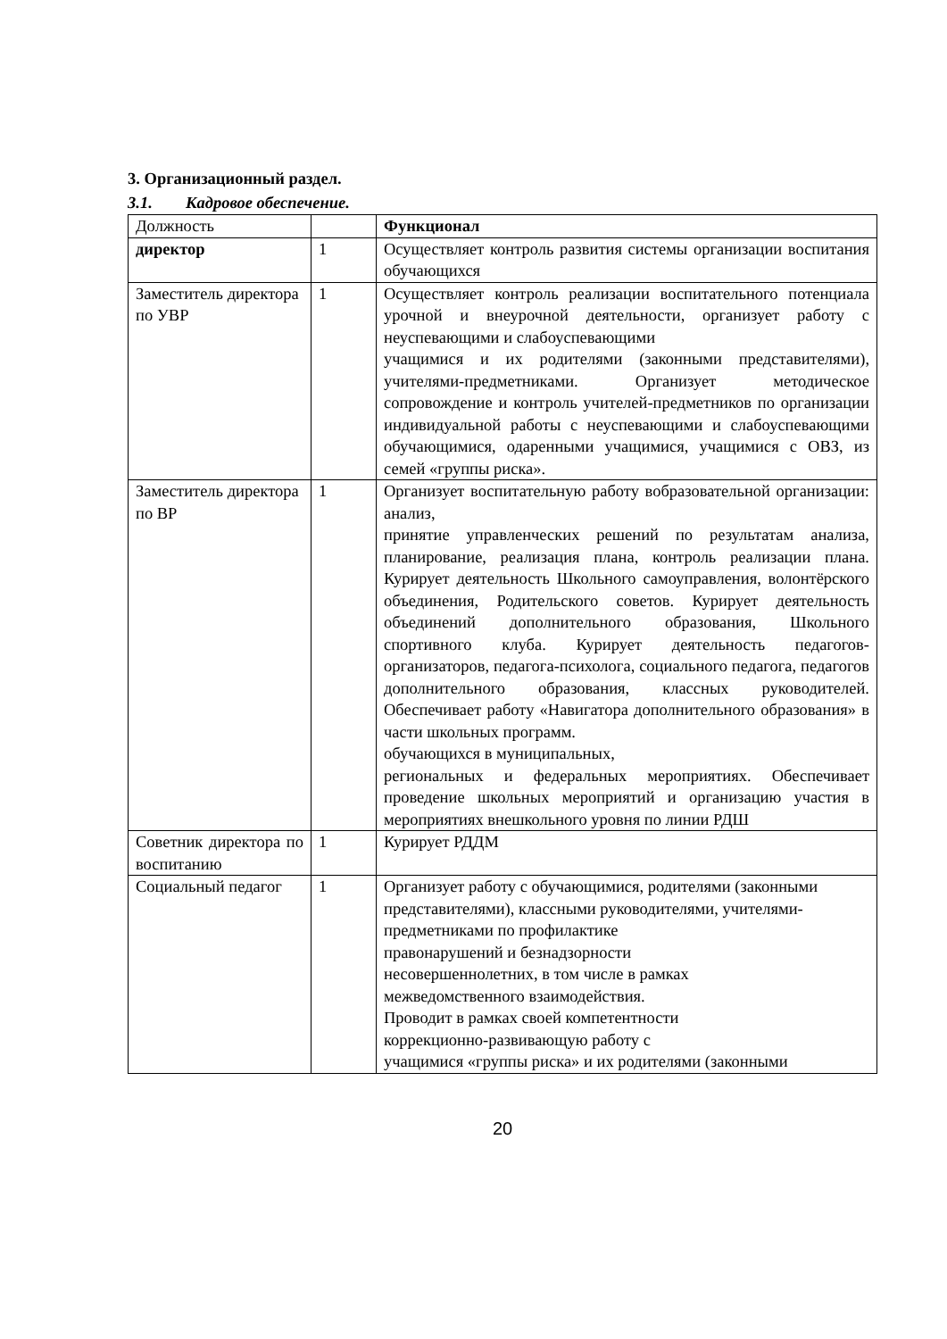3. Организационный раздел.
3.1. Кадровое обеспечение.
| Должность | | Функционал |
| директор | 1 | Осуществляет контроль развития системы организации воспитания обучающихся |
| Заместитель директора по УВР | 1 | Осуществляет контроль реализации воспитательного потенциала урочной и внеурочной деятельности, организует работу с неуспевающими и слабоуспевающими учащимися и их родителями (законными представителями), учителями-предметниками. Организует методическое сопровождение и контроль учителей-предметников по организации индивидуальной работы с неуспевающими и слабоуспевающими обучающимися, одаренными учащимися, учащимися с ОВЗ, из семей «группы риска». |
| Заместитель директора по ВР | 1 | Организует воспитательную работу вобразовательной организации: анализ, принятие управленческих решений по результатам анализа, планирование, реализация плана, контроль реализации плана. Курирует деятельность Школьного самоуправления, волонтёрского объединения, Родительского советов. Курирует деятельность объединений дополнительного образования, Школьного спортивного клуба. Курирует деятельность педагогов-организаторов, педагога-психолога, социального педагога, педагогов дополнительного образования, классных руководителей. Обеспечивает работу «Навигатора дополнительного образования» в части школьных программ. обучающихся в муниципальных, региональных и федеральных мероприятиях. Обеспечивает проведение школьных мероприятий и организацию участия в мероприятиях внешкольного уровня по линии РДШ |
| Советник директора по воспитанию | 1 | Курирует РДДМ |
| Социальный педагог | 1 | Организует работу с обучающимися, родителями (законными представителями), классными руководителями, учителями- предметниками по профилактике правонарушений и безнадзорности несовершеннолетних, в том числе в рамках межведомственного взаимодействия. Проводит в рамках своей компетентности коррекционно-развивающую работу с учащимися «группы риска» и их родителями (законными |
20